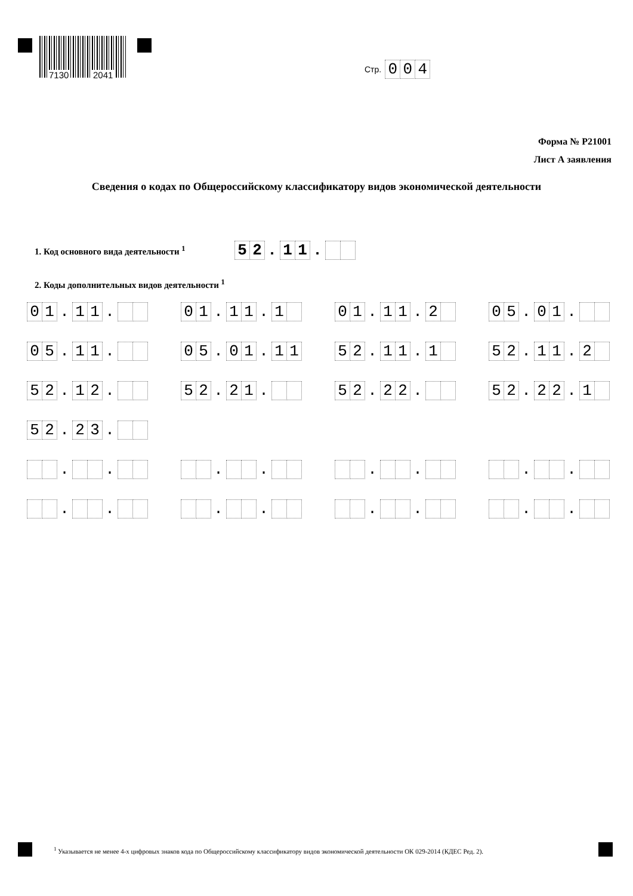7130 2041
Стр. 0 0 4
Форма № Р21001
Лист А заявления
Сведения о кодах по Общероссийскому классификатору видов экономической деятельности
1. Код основного вида деятельности <sup>1</sup> 5 2. 1 1.
2. Коды дополнительных видов деятельности <sup>1</sup>
0 1. 1 1.
0 1. 1 1. 1
0 1. 1 1. 2
0 5. 0 1.
0 5. 1 1.
0 5. 0 1. 1 1
5 2. 1 1. 1
5 2. 1 1. 2
5 2. 1 2.
5 2. 2 1.
5 2. 2 2.
5 2. 2 2. 1
5 2. 2 3.
. .
. .
. .
. .
. .
. .
. .
. .
<sup>1</sup> Указывается не менее 4-х цифровых знаков кода по Общероссийскому классификатору видов экономической деятельности ОК 029-2014 (КДЕС Ред. 2).